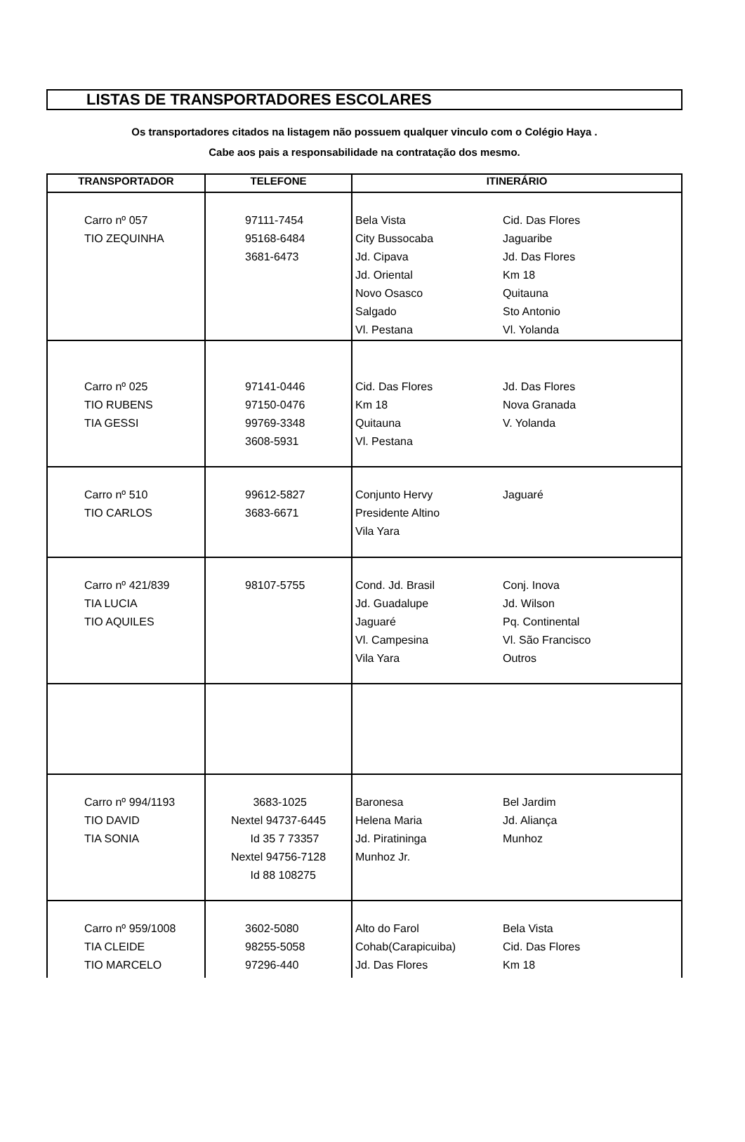LISTAS DE TRANSPORTADORES ESCOLARES
Os transportadores citados na listagem não possuem qualquer vinculo com o Colégio Haya .
Cabe aos pais a responsabilidade na contratação dos mesmo.
| TRANSPORTADOR | TELEFONE | ITINERÁRIO |
| --- | --- | --- |
| Carro nº 057 TIO ZEQUINHA | 97111-7454 95168-6484 3681-6473 | Bela Vista City Bussocaba Jd. Cipava Jd. Oriental Novo Osasco Salgado Vl. Pestana Cid. Das Flores Jaguaribe Jd. Das Flores Km 18 Quitauna Sto Antonio Vl. Yolanda |
| Carro nº 025 TIO RUBENS TIA GESSI | 97141-0446 97150-0476 99769-3348 3608-5931 | Cid. Das Flores Km 18 Quitauna Vl. Pestana Jd. Das Flores Nova Granada V. Yolanda |
| Carro nº 510 TIO CARLOS | 99612-5827 3683-6671 | Conjunto Hervy Presidente Altino Vila Yara Jaguaré |
| Carro nº 421/839 TIA LUCIA TIO AQUILES | 98107-5755 | Cond. Jd. Brasil Jd. Guadalupe Jaguaré Vl. Campesina Vila Yara Conj. Inova Jd. Wilson Pq. Continental Vl. São Francisco Outros |
| Carro nº 994/1193 TIO DAVID TIA SONIA | 3683-1025 Nextel 94737-6445 Id 35 7 73357 Nextel 94756-7128 Id 88 108275 | Baronesa Helena Maria Jd. Piratininga Munhoz Jr. Bel Jardim Jd. Aliança Munhoz |
| Carro nº 959/1008 TIA CLEIDE TIO MARCELO | 3602-5080 98255-5058 97296-440 | Alto do Farol Cohab(Carapicuiba) Jd. Das Flores Bela Vista Cid. Das Flores Km 18 |